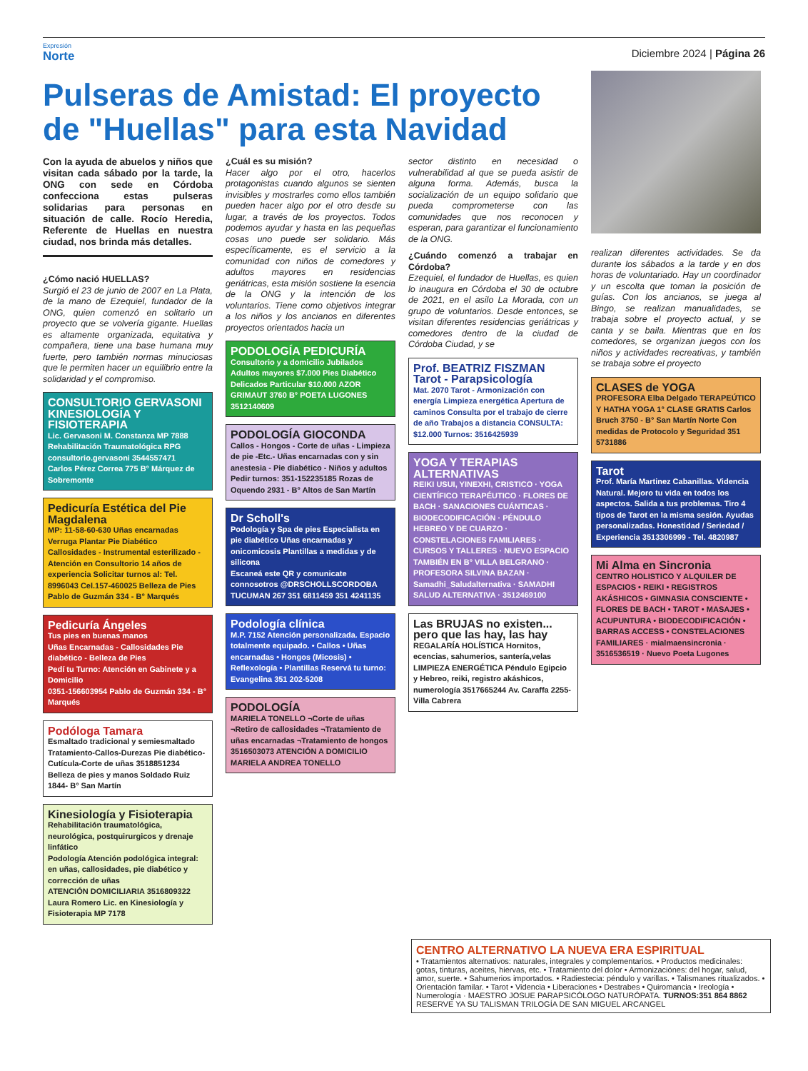Expresión
Norte
Diciembre 2024 | Página 26
Pulseras de Amistad: El proyecto de "Huellas" para esta Navidad
Con la ayuda de abuelos y niños que visitan cada sábado por la tarde, la ONG con sede en Córdoba confecciona estas pulseras solidarias para personas en situación de calle. Rocío Heredia, Referente de Huellas en nuestra ciudad, nos brinda más detalles.
¿Cómo nació HUELLAS?
Surgió el 23 de junio de 2007 en La Plata, de la mano de Ezequiel, fundador de la ONG, quien comenzó en solitario un proyecto que se volvería gigante. Huellas es altamente organizada, equitativa y compañera, tiene una base humana muy fuerte, pero también normas minuciosas que le permiten hacer un equilibrio entre la solidaridad y el compromiso.
CONSULTORIO GERVASONI KINESIOLOGÍA Y FISIOTERAPIA
Lic. Gervasoni M. Constanza MP 7888
Rehabilitación Traumatológica RPG
consultorio.gervasoni 3544557471
Carlos Pérez Correa 775 B° Márquez de Sobremonte
Pedicuría Estética del Pie Magdalena
MP: 11-58-60-630 Uñas encarnadas Verruga Plantar Pie Diabético Callosidades - Instrumental esterilizado - Atención en Consultorio 14 años de experiencia Solicitar turnos al: Tel. 8996043 Cel.157-460025 Belleza de Pies Pablo de Guzmán 334 - B° Marqués
Pedicuría Ángeles
Tus pies en buenas manos
Uñas Encarnadas - Callosidades Pie diabético - Belleza de Pies
Pedí tu Turno: Atención en Gabinete y a Domicilio
0351-156603954 Pablo de Guzmán 334 - B° Marqués
Podóloga Tamara
Esmaltado tradicional y semiesmaltado Tratamiento-Callos-Durezas Pie diabético-Cutícula-Corte de uñas 3518851234 Belleza de pies y manos Soldado Ruiz 1844- B° San Martín
Kinesiología y Fisioterapia
Rehabilitación traumatológica, neurológica, postquirurgicos y drenaje linfático
Podología Atención podológica integral: en uñas, callosidades, pie diabético y corrección de uñas
ATENCIÓN DOMICILIARIA 3516809322 Laura Romero Lic. en Kinesiología y Fisioterapia MP 7178
¿Cuál es su misión?
Hacer algo por el otro, hacerlos protagonistas cuando algunos se sienten invisibles y mostrarles como ellos también pueden hacer algo por el otro desde su lugar, a través de los proyectos. Todos podemos ayudar y hasta en las pequeñas cosas uno puede ser solidario. Más específicamente, es el servicio a la comunidad con niños de comedores y adultos mayores en residencias geriátricas, esta misión sostiene la esencia de la ONG y la intención de los voluntarios. Tiene como objetivos integrar a los niños y los ancianos en diferentes proyectos orientados hacia un
PODOLOGÍA PEDICURÍA
Consultorio y a domicilio Jubilados Adultos mayores $7.000 Pies Diabético Delicados Particular $10.000 AZOR GRIMAUT 3760 B° POETA LUGONES 3512140609
PODOLOGÍA GIOCONDA
Callos - Hongos - Corte de uñas - Limpieza de pie -Etc.- Uñas encarnadas con y sin anestesia - Pie diabético - Niños y adultos
Pedir turnos: 351-152235185 Rozas de Oquendo 2931 - B° Altos de San Martín
Dr Scholl's
Podología y Spa de pies Especialista en pie diabético Uñas encarnadas y onicomicosis Plantillas a medidas y de silicona
Escaneá este QR y comunicate connosotros @DRSCHOLLSCORDOBA TUCUMAN 267 351 6811459 351 4241135
Podología clínica
M.P. 7152 Atención personalizada. Espacio totalmente equipado. • Callos • Uñas encarnadas • Hongos (Micosis) • Reflexología • Plantillas Reservá tu turno: Evangelina 351 202-5208
PODOLOGÍA
MARIELA TONELLO ¬Corte de uñas ¬Retiro de callosidades ¬Tratamiento de uñas encarnadas ¬Tratamiento de hongos 3516503073 ATENCIÓN A DOMICILIO MARIELA ANDREA TONELLO
sector distinto en necesidad o vulnerabilidad al que se pueda asistir de alguna forma. Además, busca la socialización de un equipo solidario que pueda comprometerse con las comunidades que nos reconocen y esperan, para garantizar el funcionamiento de la ONG.
¿Cuándo comenzó a trabajar en Córdoba?
Ezequiel, el fundador de Huellas, es quien lo inaugura en Córdoba el 30 de octubre de 2021, en el asilo La Morada, con un grupo de voluntarios. Desde entonces, se visitan diferentes residencias geriátricas y comedores dentro de la ciudad de Córdoba Ciudad, y se
Prof. BEATRIZ FISZMAN Tarot - Parapsicología
Mat. 2070 Tarot - Armonización con energía Limpieza energética Apertura de caminos Consulta por el trabajo de cierre de año Trabajos a distancia CONSULTA: $12.000 Turnos: 3516425939
YOGA Y TERAPIAS ALTERNATIVAS
REIKI USUI, YINEXHI, CRISTICO · YOGA CIENTÍFICO TERAPÉUTICO · FLORES DE BACH · SANACIONES CUÁNTICAS · BIODECODIFICACIÓN · PÉNDULO HEBREO Y DE CUARZO · CONSTELACIONES FAMILIARES · CURSOS Y TALLERES · NUEVO ESPACIO TAMBIÉN EN B° VILLA BELGRANO · PROFESORA SILVINA BAZAN · Samadhi_Saludalternativa · SAMADHI SALUD ALTERNATIVA · 3512469100
Las BRUJAS no existen... pero que las hay, las hay
REGALARÍA HOLÍSTICA Hornitos, ecencias, sahumerios, santería,velas LIMPIEZA ENERGÉTICA Péndulo Egipcio y Hebreo, reiki, registro akáshicos, numerología 3517665244 Av. Caraffa 2255- Villa Cabrera
realizan diferentes actividades. Se da durante los sábados a la tarde y en dos horas de voluntariado. Hay un coordinador y un escolta que toman la posición de guías. Con los ancianos, se juega al Bingo, se realizan manualidades, se trabaja sobre el proyecto actual, y se canta y se baila. Mientras que en los comedores, se organizan juegos con los niños y actividades recreativas, y también se trabaja sobre el proyecto
CLASES de YOGA
PROFESORA Elba Delgado TERAPEÚTICO Y HATHA YOGA 1° CLASE GRATIS Carlos Bruch 3750 - B° San Martín Norte Con medidas de Protocolo y Seguridad 351 5731886
Tarot
Prof. María Martinez Cabanillas. Videncia Natural. Mejoro tu vida en todos los aspectos. Salida a tus problemas. Tiro 4 tipos de Tarot en la misma sesión. Ayudas personalizadas. Honestidad / Seriedad / Experiencia 3513306999 - Tel. 4820987
Mi Alma en Sincronia
CENTRO HOLISTICO Y ALQUILER DE ESPACIOS • REIKI • REGISTROS AKÁSHICOS • GIMNASIA CONSCIENTE • FLORES DE BACH • TAROT • MASAJES • ACUPUNTURA • BIODECODIFICACIÓN • BARRAS ACCESS • CONSTELACIONES FAMILIARES · mialmaensincronia · 3516536519 · Nuevo Poeta Lugones
CENTRO ALTERNATIVO LA NUEVA ERA ESPIRITUAL
• Tratamientos alternativos: naturales, integrales y complementarios. • Productos medicinales: gotas, tinturas, aceites, hiervas, etc. • Tratamiento del dolor • Armonizaciónes: del hogar, salud, amor, suerte. • Sahumerios importados. • Radiestecia: péndulo y varillas. • Talismanes ritualizados. • Orientación familar. • Tarot • Videncia • Liberaciones • Destrabes • Quiromancia • Ireología • Numerología · MAESTRO JOSUE PARAPSICÓLOGO NATURÓPATA. TURNOS:351 864 8862 RESERVE YA SU TALISMAN TRILOGÍA DE SAN MIGUEL ARCANGEL